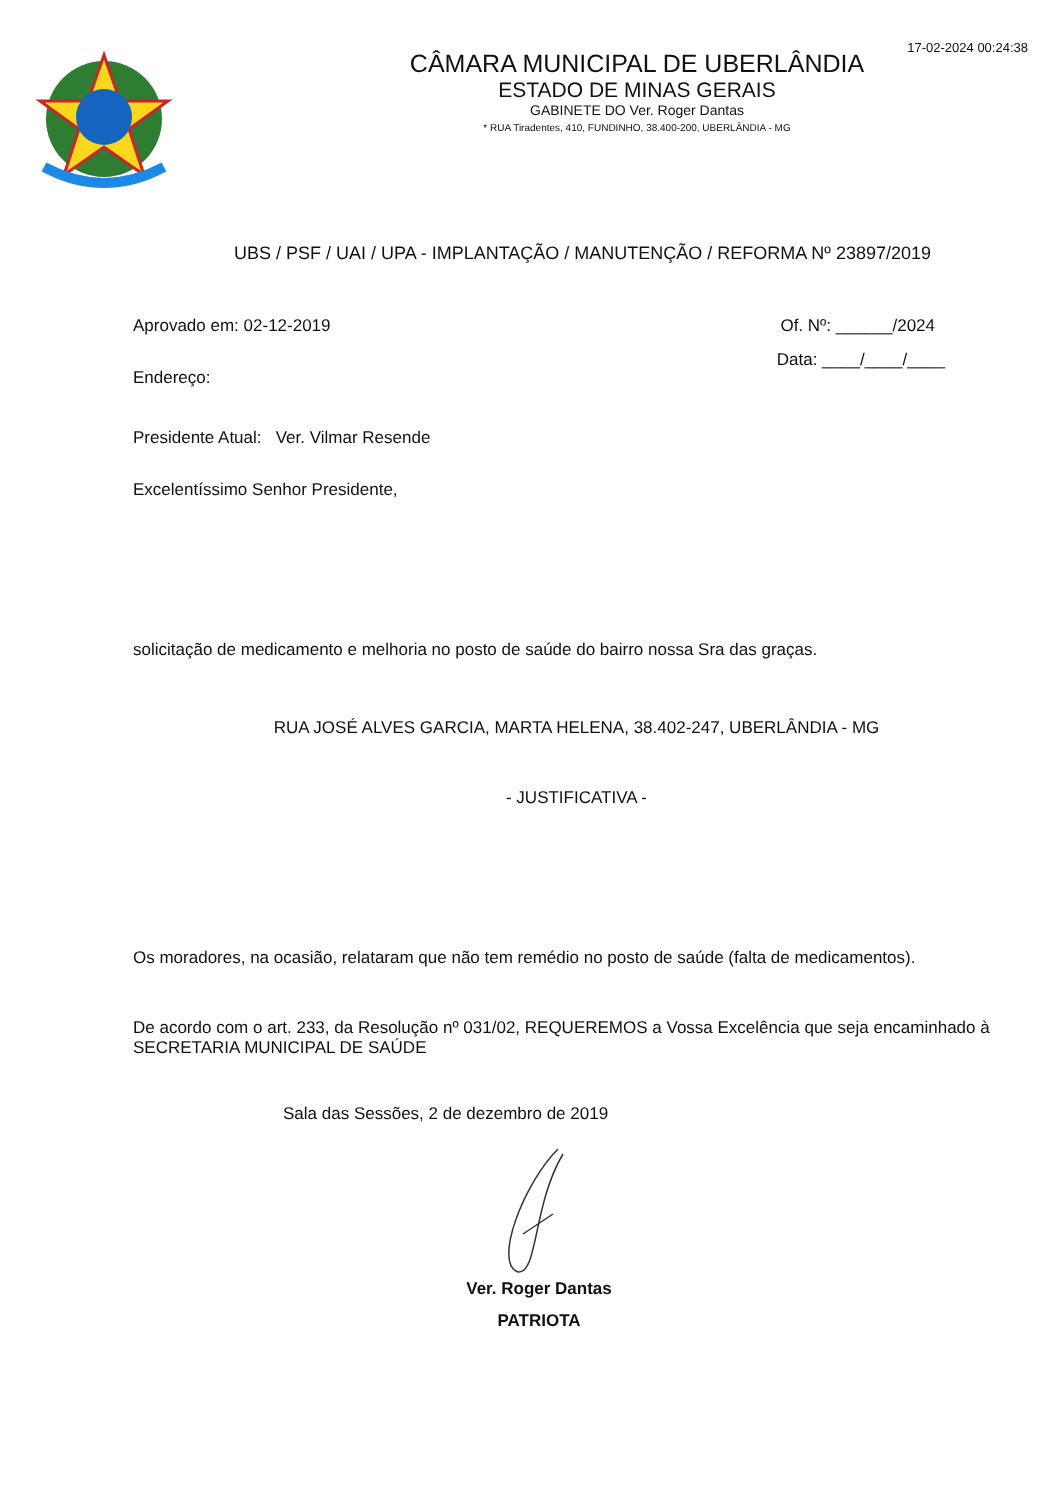17-02-2024 00:24:38
CÂMARA MUNICIPAL DE UBERLÂNDIA
ESTADO DE MINAS GERAIS
GABINETE DO Ver. Roger Dantas
* RUA Tiradentes, 410, FUNDINHO, 38.400-200, UBERLÂNDIA - MG
UBS / PSF / UAI / UPA - IMPLANTAÇÃO / MANUTENÇÃO / REFORMA Nº 23897/2019
Aprovado em: 02-12-2019 Of. Nº: ______/2024
Endereço:
Data: ____/____/____
Presidente Atual: Ver. Vilmar Resende
Excelentíssimo Senhor Presidente,
solicitação de medicamento e melhoria no posto de saúde do bairro nossa Sra das graças.
RUA JOSÉ ALVES GARCIA, MARTA HELENA, 38.402-247, UBERLÂNDIA - MG
- JUSTIFICATIVA -
Os moradores, na ocasião, relataram que não tem remédio no posto de saúde (falta de medicamentos).
De acordo com o art. 233, da Resolução nº 031/02, REQUEREMOS a Vossa Excelência que seja encaminhado à SECRETARIA MUNICIPAL DE SAÚDE
Sala das Sessões, 2 de dezembro de 2019
Ver. Roger Dantas
PATRIOTA